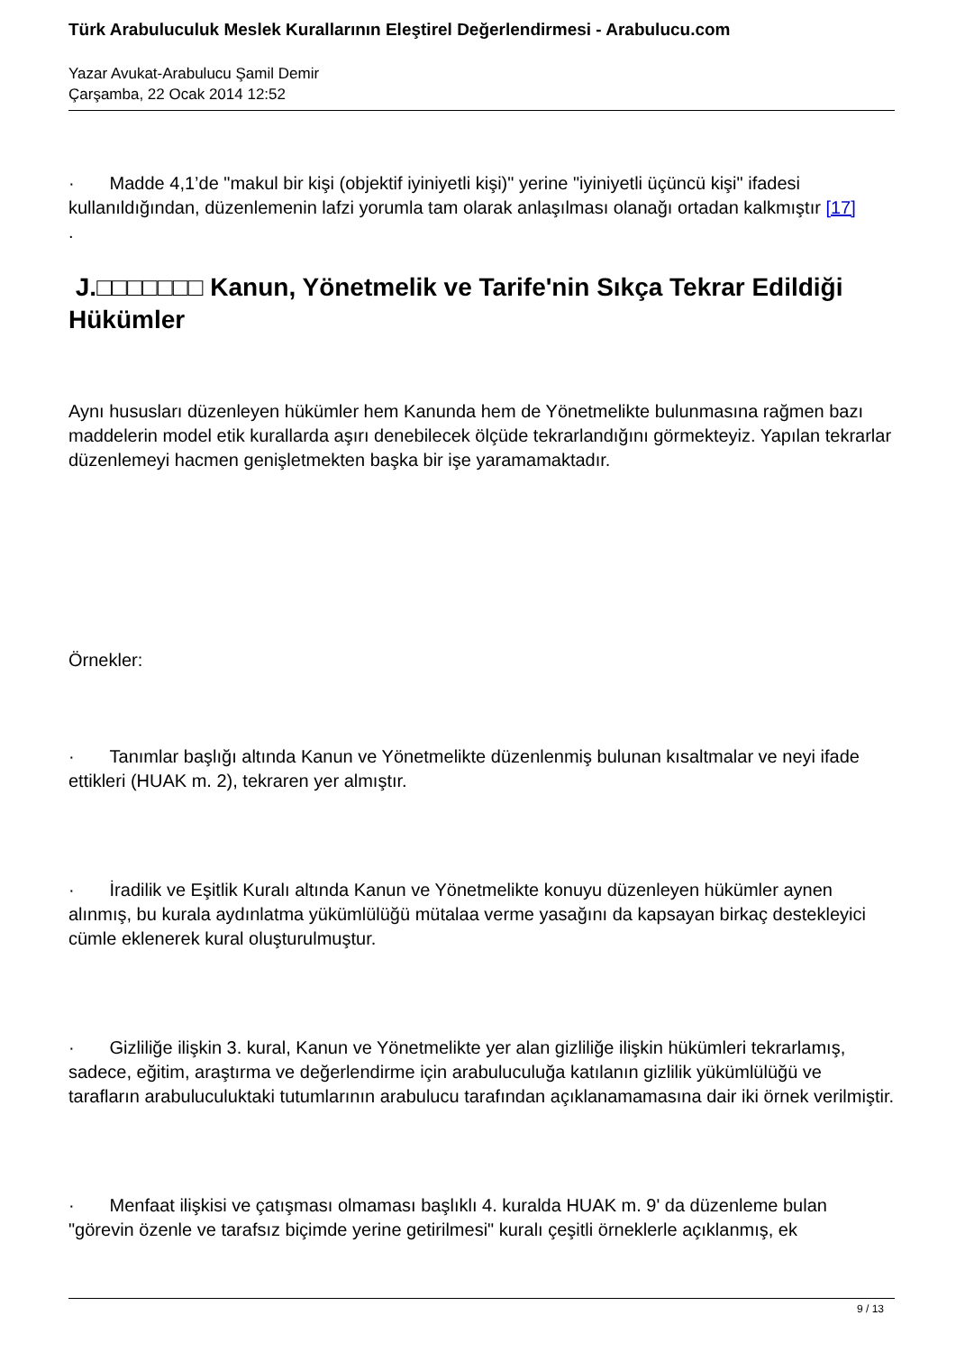Türk Arabuluculuk Meslek Kurallarının Eleştirel Değerlendirmesi - Arabulucu.com
Yazar Avukat-Arabulucu Şamil Demir
Çarşamba, 22 Ocak 2014 12:52
· Madde 4,1’de "makul bir kişi (objektif iyiniyetli kişi)" yerine "iyiniyetli üçüncü kişi" ifadesi kullanıldığından, düzenlemenin lafzi yorumla tam olarak anlaşılması olanağı ortadan kalkmıştır [17]
.
J.□□□□□□□ Kanun, Yönetmelik ve Tarife'nin Sıkça Tekrar Edildiği Hükümler
Aynı hususları düzenleyen hükümler hem Kanunda hem de Yönetmelikte bulunmasına rağmen bazı maddelerin model etik kurallarda aşırı denebilecek ölçüde tekrarlandığını görmekteyiz. Yapılan tekrarlar düzenlemeyi hacmen genişletmekten başka bir işe yaramamaktadır.
Örnekler:
· Tanımlar başlığı altında Kanun ve Yönetmelikte düzenlenmiş bulunan kısaltmalar ve neyi ifade ettikleri (HUAK m. 2), tekraren yer almıştır.
· İradilik ve Eşitlik Kuralı altında Kanun ve Yönetmelikte konuyu düzenleyen hükümler aynen alınmış, bu kurala aydınlatma yükümlülüğü mütalaa verme yasağını da kapsayan birkaç destekleyici cümle eklenerek kural oluşturulmuştur.
· Gizliliğe ilişkin 3. kural, Kanun ve Yönetmelikte yer alan gizliliğe ilişkin hükümleri tekrarlamış, sadece, eğitim, araştırma ve değerlendirme için arabuluculuğa katılanın gizlilik yükümlülüğü ve tarafların arabuluculuktaki tutumlarının arabulucu tarafından açıklanamamasına dair iki örnek verilmiştir.
· Menfaat ilişkisi ve çatışması olmaması başlıklı 4. kuralda HUAK m. 9' da düzenleme bulan "görevin özenle ve tarafsız biçimde yerine getirilmesi" kuralı çeşitli örneklerle açıklanmış, ek
9 / 13